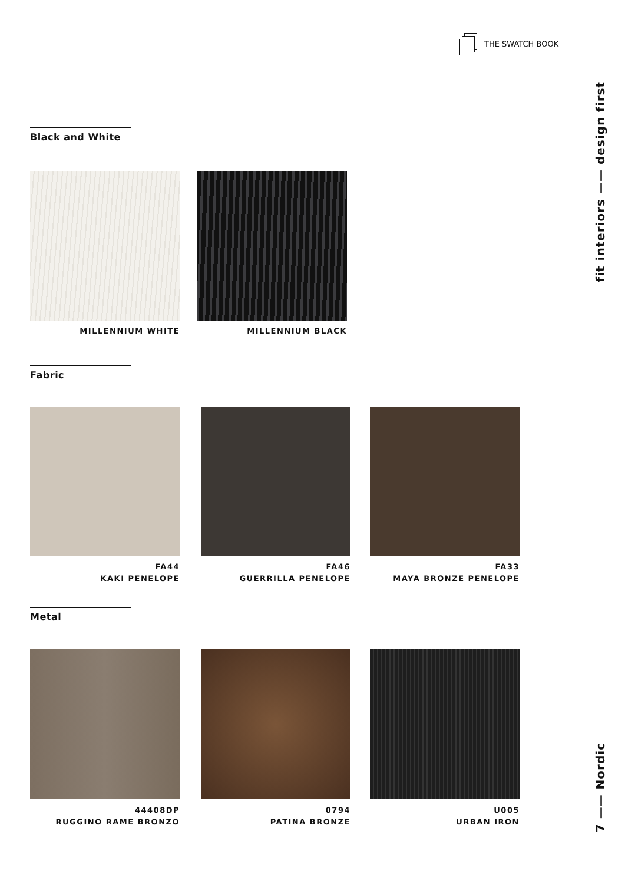THE SWATCH BOOK
Black and White
MILLENNIUM WHITE MILLENNIUM BLACK
Fabric
FA44
KAKI PENELOPE
FA46
GUERRILLA PENELOPE
FA33
MAYA BRONZE PENELOPE
Metal
44408DP
RUGGINO RAME BRONZO
0794
PATINA BRONZE
U005
URBAN IRON
fit interiors —— design first
7 —— Nordic